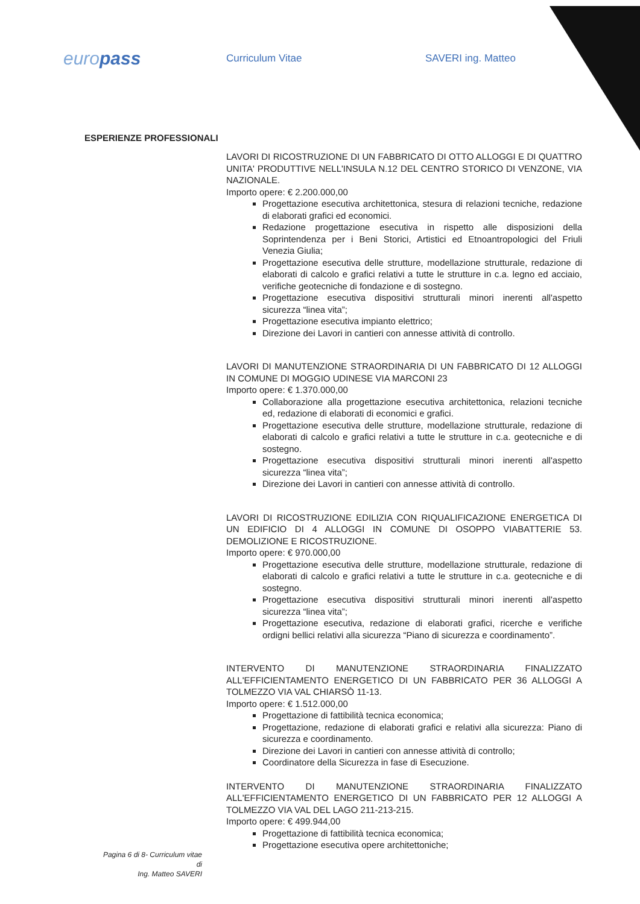europass
Curriculum Vitae SAVERI ing. Matteo
ESPERIENZE PROFESSIONALI
LAVORI DI RICOSTRUZIONE DI UN FABBRICATO DI OTTO ALLOGGI E DI QUATTRO UNITA' PRODUTTIVE NELL'INSULA N.12 DEL CENTRO STORICO DI VENZONE, VIA NAZIONALE.
Importo opere: € 2.200.000,00
Progettazione esecutiva architettonica, stesura di relazioni tecniche, redazione di elaborati grafici ed economici.
Redazione progettazione esecutiva in rispetto alle disposizioni della Soprintendenza per i Beni Storici, Artistici ed Etnoantropologici del Friuli Venezia Giulia;
Progettazione esecutiva delle strutture, modellazione strutturale, redazione di elaborati di calcolo e grafici relativi a tutte le strutture in c.a. legno ed acciaio, verifiche geotecniche di fondazione e di sostegno.
Progettazione esecutiva dispositivi strutturali minori inerenti all'aspetto sicurezza “linea vita”;
Progettazione esecutiva impianto elettrico;
Direzione dei Lavori in cantieri con annesse attività di controllo.
LAVORI DI MANUTENZIONE STRAORDINARIA DI UN FABBRICATO DI 12 ALLOGGI IN COMUNE DI MOGGIO UDINESE VIA MARCONI 23
Importo opere: € 1.370.000,00
Collaborazione alla progettazione esecutiva architettonica, relazioni tecniche ed, redazione di elaborati di economici e grafici.
Progettazione esecutiva delle strutture, modellazione strutturale, redazione di elaborati di calcolo e grafici relativi a tutte le strutture in c.a. geotecniche e di sostegno.
Progettazione esecutiva dispositivi strutturali minori inerenti all'aspetto sicurezza “linea vita”;
Direzione dei Lavori in cantieri con annesse attività di controllo.
LAVORI DI RICOSTRUZIONE EDILIZIA CON RIQUALIFICAZIONE ENERGETICA DI UN EDIFICIO DI 4 ALLOGGI IN COMUNE DI OSOPPO VIABATTERIE 53. DEMOLIZIONE E RICOSTRUZIONE.
Importo opere: € 970.000,00
Progettazione esecutiva delle strutture, modellazione strutturale, redazione di elaborati di calcolo e grafici relativi a tutte le strutture in c.a. geotecniche e di sostegno.
Progettazione esecutiva dispositivi strutturali minori inerenti all'aspetto sicurezza “linea vita”;
Progettazione esecutiva, redazione di elaborati grafici, ricerche e verifiche ordigni bellici relativi alla sicurezza “Piano di sicurezza e coordinamento”.
INTERVENTO DI MANUTENZIONE STRAORDINARIA FINALIZZATO ALL'EFFICIENTAMENTO ENERGETICO DI UN FABBRICATO PER 36 ALLOGGI A TOLMEZZO VIA VAL CHIARSÒ 11-13.
Importo opere: € 1.512.000,00
Progettazione di fattibilità tecnica economica;
Progettazione, redazione di elaborati grafici e relativi alla sicurezza: Piano di sicurezza e coordinamento.
Direzione dei Lavori in cantieri con annesse attività di controllo;
Coordinatore della Sicurezza in fase di Esecuzione.
INTERVENTO DI MANUTENZIONE STRAORDINARIA FINALIZZATO ALL'EFFICIENTAMENTO ENERGETICO DI UN FABBRICATO PER 12 ALLOGGI A TOLMEZZO VIA VAL DEL LAGO 211-213-215.
Importo opere: € 499.944,00
Progettazione di fattibilità tecnica economica;
Progettazione esecutiva opere architettoniche;
Pagina 6 di 8- Curriculum vitae di
Ing. Matteo SAVERI